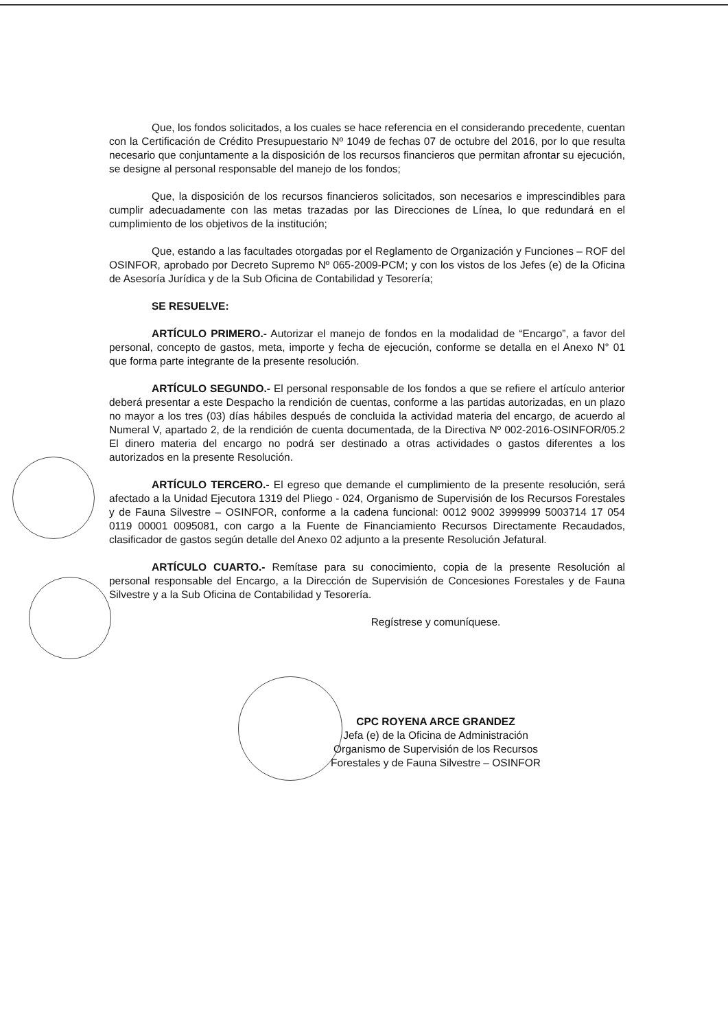Que, los fondos solicitados, a los cuales se hace referencia en el considerando precedente, cuentan con la Certificación de Crédito Presupuestario Nº 1049 de fechas 07 de octubre del 2016, por lo que resulta necesario que conjuntamente a la disposición de los recursos financieros que permitan afrontar su ejecución, se designe al personal responsable del manejo de los fondos;
Que, la disposición de los recursos financieros solicitados, son necesarios e imprescindibles para cumplir adecuadamente con las metas trazadas por las Direcciones de Línea, lo que redundará en el cumplimiento de los objetivos de la institución;
Que, estando a las facultades otorgadas por el Reglamento de Organización y Funciones – ROF del OSINFOR, aprobado por Decreto Supremo Nº 065-2009-PCM; y con los vistos de los Jefes (e) de la Oficina de Asesoría Jurídica y de la Sub Oficina de Contabilidad y Tesorería;
SE RESUELVE:
ARTÍCULO PRIMERO.- Autorizar el manejo de fondos en la modalidad de “Encargo”, a favor del personal, concepto de gastos, meta, importe y fecha de ejecución, conforme se detalla en el Anexo N° 01 que forma parte integrante de la presente resolución.
ARTÍCULO SEGUNDO.- El personal responsable de los fondos a que se refiere el artículo anterior deberá presentar a este Despacho la rendición de cuentas, conforme a las partidas autorizadas, en un plazo no mayor a los tres (03) días hábiles después de concluida la actividad materia del encargo, de acuerdo al Numeral V, apartado 2, de la rendición de cuenta documentada, de la Directiva Nº 002-2016-OSINFOR/05.2 El dinero materia del encargo no podrá ser destinado a otras actividades o gastos diferentes a los autorizados en la presente Resolución.
ARTÍCULO TERCERO.- El egreso que demande el cumplimiento de la presente resolución, será afectado a la Unidad Ejecutora 1319 del Pliego - 024, Organismo de Supervisión de los Recursos Forestales y de Fauna Silvestre – OSINFOR, conforme a la cadena funcional: 0012 9002 3999999 5003714 17 054 0119 00001 0095081, con cargo a la Fuente de Financiamiento Recursos Directamente Recaudados, clasificador de gastos según detalle del Anexo 02 adjunto a la presente Resolución Jefatural.
ARTÍCULO CUARTO.- Remítase para su conocimiento, copia de la presente Resolución al personal responsable del Encargo, a la Dirección de Supervisión de Concesiones Forestales y de Fauna Silvestre y a la Sub Oficina de Contabilidad y Tesorería.
Regístrese y comuníquese.
CPC ROYENA ARCE GRANDEZ
Jefa (e) de la Oficina de Administración
Organismo de Supervisión de los Recursos
Forestales y de Fauna Silvestre – OSINFOR